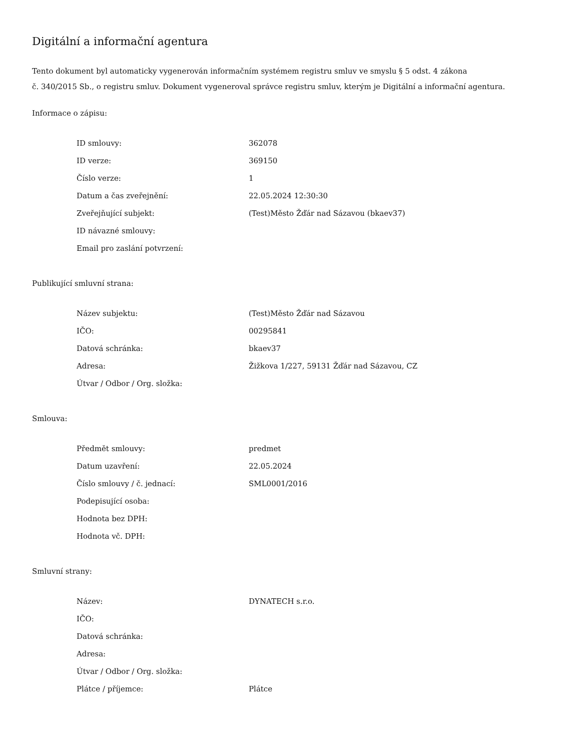Digitální a informační agentura
Tento dokument byl automaticky vygenerován informačním systémem registru smluv ve smyslu § 5 odst. 4 zákona
č. 340/2015 Sb., o registru smluv. Dokument vygeneroval správce registru smluv, kterým je Digitální a informační agentura.
Informace o zápisu:
| ID smlouvy: | 362078 |
| ID verze: | 369150 |
| Číslo verze: | 1 |
| Datum a čas zveřejnění: | 22.05.2024 12:30:30 |
| Zveřejňující subjekt: | (Test)Město Žďár nad Sázavou (bkaev37) |
| ID návazné smlouvy: | |
| Email pro zaslání potvrzení: | |
Publikující smluvní strana:
| Název subjektu: | (Test)Město Žďár nad Sázavou |
| IČO: | 00295841 |
| Datová schránka: | bkaev37 |
| Adresa: | Žižkova 1/227, 59131 Žďár nad Sázavou, CZ |
| Útvar / Odbor / Org. složka: | |
Smlouva:
| Předmět smlouvy: | predmet |
| Datum uzavření: | 22.05.2024 |
| Číslo smlouvy / č. jednací: | SML0001/2016 |
| Podepisující osoba: | |
| Hodnota bez DPH: | |
| Hodnota vč. DPH: | |
Smluvní strany:
| Název: | DYNATECH s.r.o. |
| IČO: | |
| Datová schránka: | |
| Adresa: | |
| Útvar / Odbor / Org. složka: | |
| Plátce / příjemce: | Plátce |